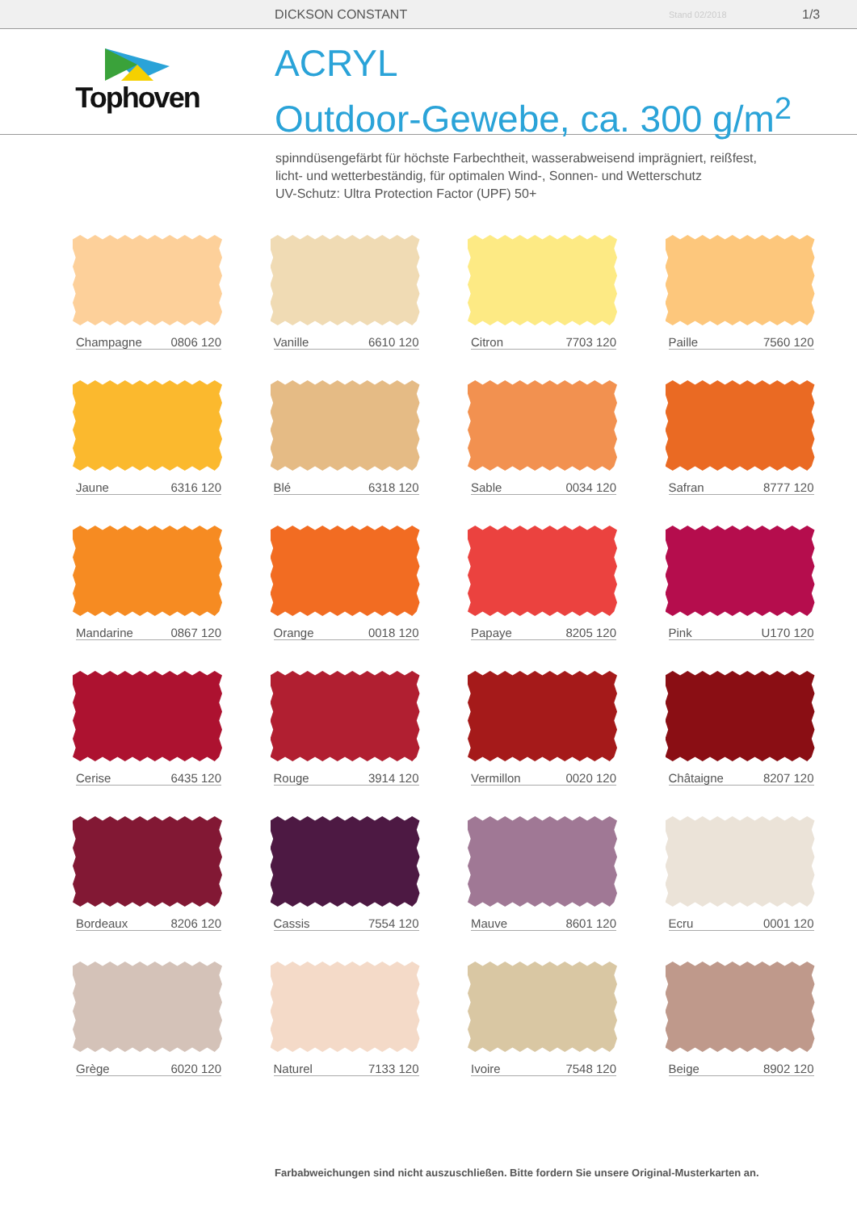DICKSON CONSTANT Stand 02/2018 1/3
Tophoven
ACRYL
Outdoor-Gewebe, ca. 300 g/m<sup>2</sup>
spinndüsengefärbt für höchste Farbechtheit, wasserabweisend imprägniert, reißfest,
licht- und wetterbeständig, für optimalen Wind-, Sonnen- und Wetterschutz
UV-Schutz: Ultra Protection Factor (UPF) 50+
Champagne 0806 120
Vanille 6610 120
Citron 7703 120
Paille 7560 120
Jaune 6316 120
Blé 6318 120
Sable 0034 120
Safran 8777 120
Mandarine 0867 120
Orange 0018 120
Papaye 8205 120
Pink U170 120
Cerise 6435 120
Rouge 3914 120
Vermillon 0020 120
Châtaigne 8207 120
Bordeaux 8206 120
Cassis 7554 120
Mauve 8601 120
Ecru 0001 120
Grège 6020 120
Naturel 7133 120
Ivoire 7548 120
Beige 8902 120
Farbabweichungen sind nicht auszuschließen. Bitte fordern Sie unsere Original-Musterkarten an.